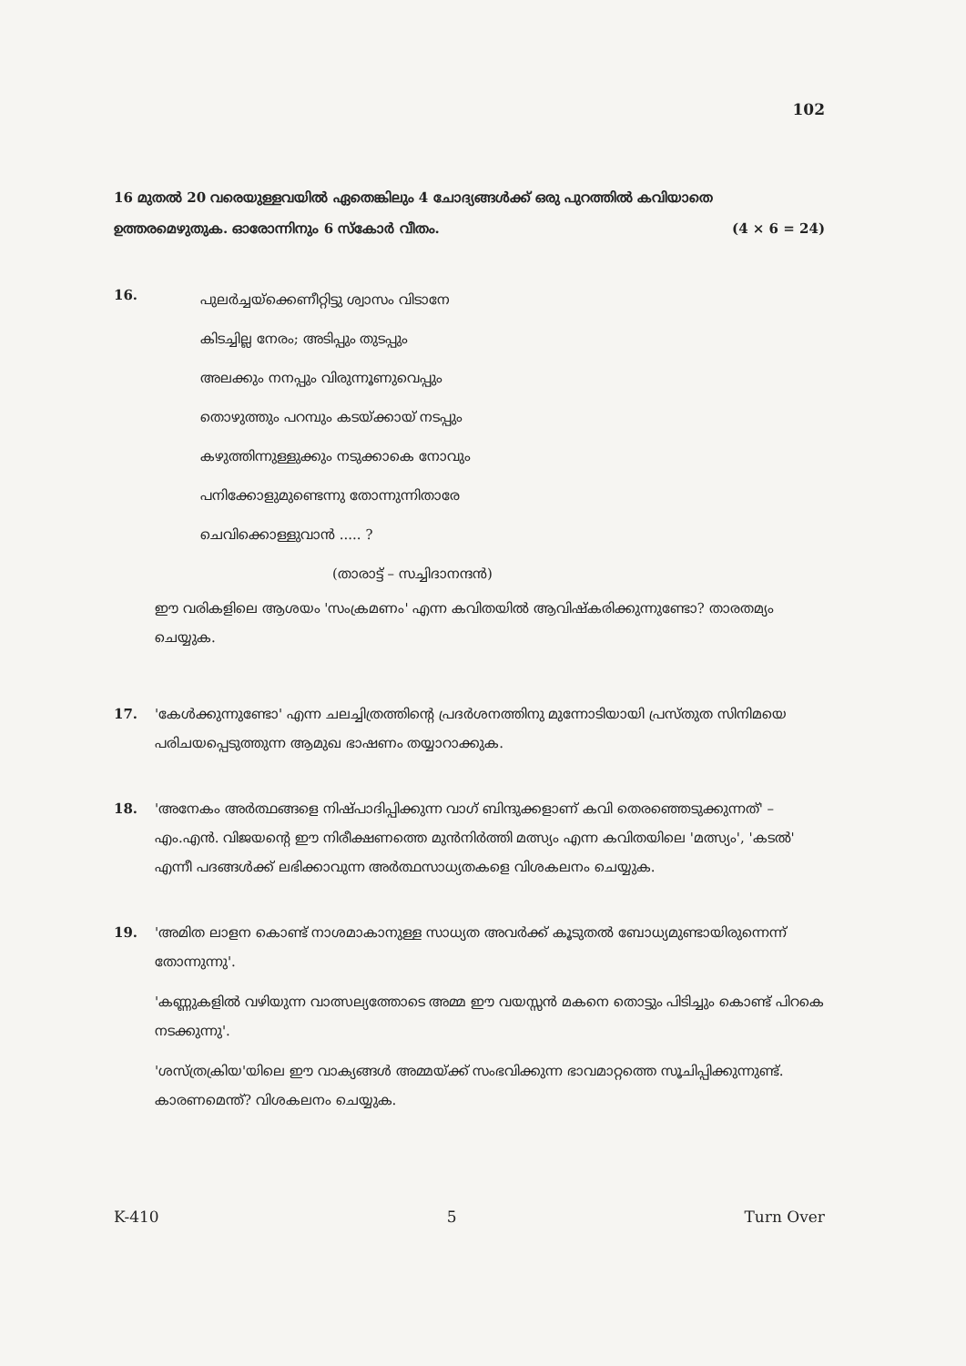102
16 മുതൽ 20 വരെയുള്ളവയിൽ ഏതെങ്കിലും 4 ചോദ്യങ്ങൾക്ക് ഒരു പുറത്തിൽ കവിയാതെ ഉത്തരമെഴുതുക. ഓരോന്നിനും 6 സ്കോർ വീതം. (4 × 6 = 24)
16.
പുലർച്ചയ്ക്കെണീറ്റിട്ടു ശ്വാസം വിടാനേ
കിടച്ചില്ല നേരം; അടിപ്പും തുടപ്പും
അലക്കും നനപ്പും വിരുന്നൂണുവെപ്പും
തൊഴുത്തും പറമ്പും കടയ്ക്കായ് നടപ്പും
കഴുത്തിന്നുള്ളുക്കും നടുക്കാകെ നോവും
പനിക്കോളുമുണ്ടെന്നു തോന്നുന്നിതാരേ
ചെവിക്കൊള്ളുവാൻ ..... ?
(താരാട്ട് – സച്ചിദാനന്ദൻ)
ഈ വരികളിലെ ആശയം 'സംക്രമണം' എന്ന കവിതയിൽ ആവിഷ്കരിക്കുന്നുണ്ടോ? താരതമ്യം ചെയ്യുക.
17. 'കേൾക്കുന്നുണ്ടോ' എന്ന ചലച്ചിത്രത്തിന്റെ പ്രദർശനത്തിനു മുന്നോടിയായി പ്രസ്തുത സിനിമയെ പരിചയപ്പെടുത്തുന്ന ആമുഖ ഭാഷണം തയ്യാറാക്കുക.
18. 'അനേകം അർത്ഥങ്ങളെ നിഷ്പാദിപ്പിക്കുന്ന വാഗ് ബിന്ദുക്കളാണ് കവി തെരഞ്ഞെടുക്കുന്നത്' – എം.എൻ. വിജയന്റെ ഈ നിരീക്ഷണത്തെ മുൻനിർത്തി മത്സ്യം എന്ന കവിതയിലെ 'മത്സ്യം', 'കടൽ' എന്നീ പദങ്ങൾക്ക് ലഭിക്കാവുന്ന അർത്ഥസാധ്യതകളെ വിശകലനം ചെയ്യുക.
19. 'അമിത ലാളന കൊണ്ട് നാശമാകാനുള്ള സാധ്യത അവർക്ക് കൂടുതൽ ബോധ്യമുണ്ടായിരുന്നെന്ന് തോന്നുന്നു'.
'കണ്ണുകളിൽ വഴിയുന്ന വാത്സല്യത്തോടെ അമ്മ ഈ വയസ്സൻ മകനെ തൊട്ടും പിടിച്ചും കൊണ്ട് പിറകെ നടക്കുന്നു'.
'ശസ്ത്രക്രിയ'യിലെ ഈ വാക്യങ്ങൾ അമ്മയ്ക്ക് സംഭവിക്കുന്ന ഭാവമാറ്റത്തെ സൂചിപ്പിക്കുന്നുണ്ട്. കാരണമെന്ത്? വിശകലനം ചെയ്യുക.
K-410 5 Turn Over